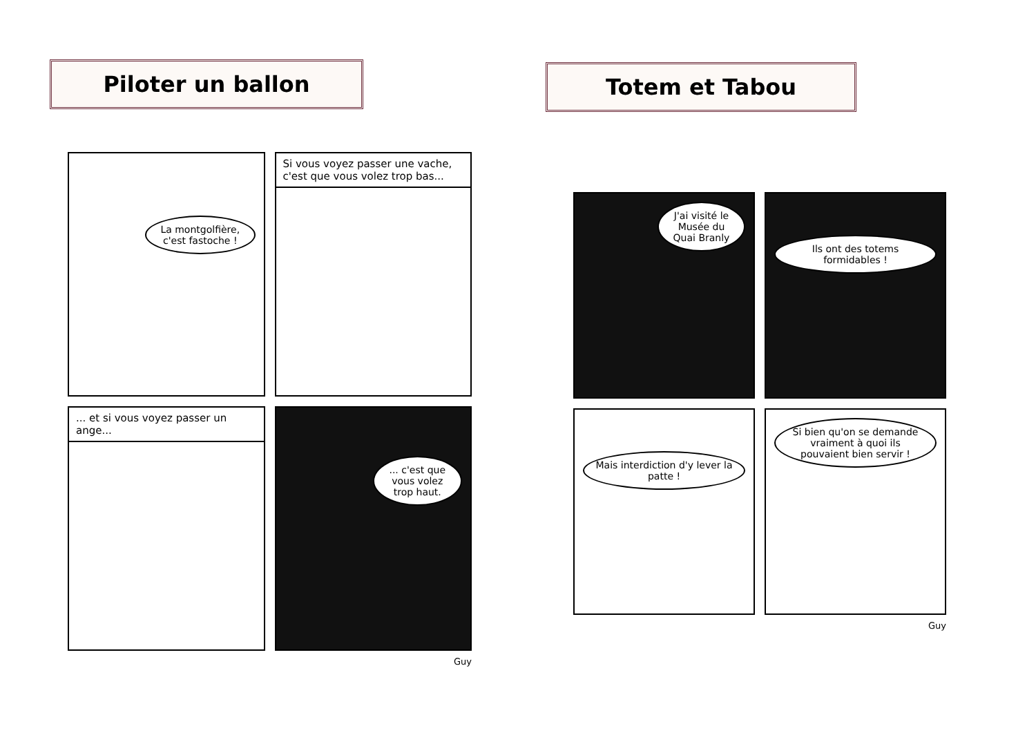Piloter un ballon
La montgolfière, c'est fastoche !
Si vous voyez passer une vache, c'est que vous volez trop bas...
... et si vous voyez passer un ange...
... c'est que vous volez trop haut.
Guy
Totem et Tabou
J'ai visité le Musée du Quai Branly
Ils ont des totems formidables !
Mais interdiction d'y lever la patte !
Si bien qu'on se demande vraiment à quoi ils pouvaient bien servir !
Guy